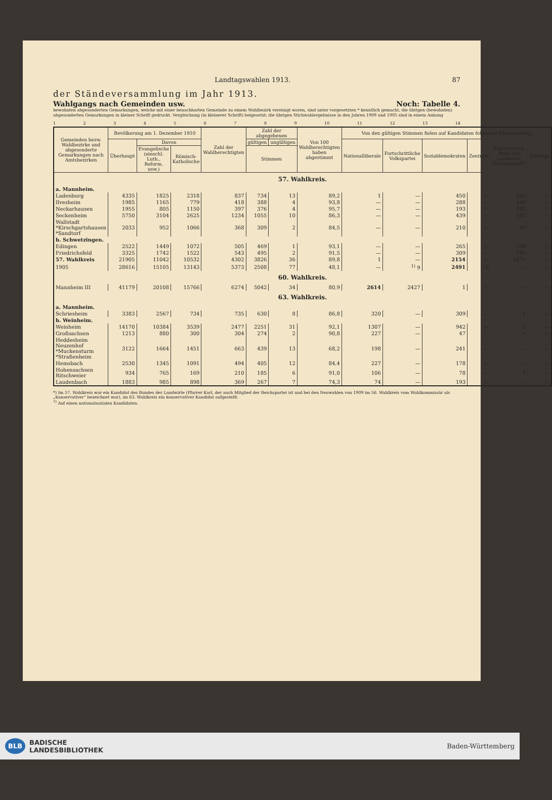Landtagswahlen 1913. 87
der Ständeversammlung im Jahr 1913.
Wahlgangs nach Gemeinden usw. Noch: Tabelle 4.
bewohnten abgesonderten Gemarkungen, welche mit einer benachbarten Gemeinde zu einem Wahlbezirk vereinigt waren, sind unter vorgesetzten * kenntlich gemacht, die übrigen (bewohnten) abgesonderten Gemarkungen in kleiner Schrift gedruckt. Vergleichung (in kleinerer Schrift) beigesetzt; die übrigen Stichwahlergebnisse in den Jahren 1909 und 1905 sind in einem Anhang
123456789 10 11 12 13 14
| Gemeinden bezw. Wahlbezirke und abgesonderte Gemarkungen nach Amtsbezirken | Bevölkerung am 1. Dezember 1910 | | | Zahl der Wahlberechtigten | Zahl der abgegebenen | | Von 100 Wahlberechtigten haben abgestimmt | Von den gültigen Stimmen fielen auf Kandidaten folgender Parteistellung | | | | | |
| --- | --- | --- | --- | --- | --- | --- | --- | --- | --- | --- | --- | --- | --- |
| | Überhaupt | Davon | | | gültigen | ungültigen | | Nationalliberale | Fortschrittliche Volkspartei | Sozialdemokraten | Zentrum | Konservative, Bund der Landwirte, Reichspartei*) | Sonstige |
| | | Evangelische (einschl. Luth., Reform. usw.) | Römisch-Katholische | | Stimmen | | | | | | | | |
| 57. Wahlkreis. | | | | | | | | | | | | | |
| a. Mannheim. | | | | | | | | | | | | | |
| Ladenburg | 4335 | 1825 | 2318 | 837 | 734 | 13 | 89,2 | 1 | — | 450 | — | 283 | — |
| Ilvesheim | 1985 | 1165 | 779 | 418 | 388 | 4 | 93,8 | — | — | 288 | — | 100 | — |
| Neckarhausen | 1955 | 805 | 1150 | 397 | 376 | 4 | 95,7 | — | — | 193 | — | 183 | — |
| Seckenheim | 5750 | 3104 | 2625 | 1234 | 1055 | 10 | 86,3 | — | — | 439 | — | 616 | — |
| Wallstadt *Kirschgartshausen *Sandtorf | 2033 | 952 | 1066 | 368 | 309 | 2 | 84,5 | — | — | 210 | — | 99 | — |
| b. Schwetzingen. | | | | | | | | | | | | | |
| Edingen | 2522 | 1449 | 1072 | 505 | 469 | 1 | 93,1 | — | — | 265 | — | 204 | — |
| Friedrichsfeld | 3325 | 1742 | 1522 | 543 | 495 | 2 | 91,5 | — | — | 309 | — | 186 | — |
| 57. Wahlkreis | 21905 | 11042 | 10532 | 4302 | 3826 | 36 | 89,8 | 1 | — | 2154 | — | 1671 | — |
| 1905 | 28616 | 15105 | 13143 | 5373 | 2508 | 77 | 48,1 | — | <sup>1)</sup> 9 | 2491 | 8 | — | — |
| 60. Wahlkreis. | | | | | | | | | | | | | |
| Mannheim III | 41179 | 20108 | 15766 | 6274 | 5042 | 34 | 80,9 | 2614 | 2427 | 1 | — | — | — |
| 63. Wahlkreis. | | | | | | | | | | | | | |
| a. Mannheim. | | | | | | | | | | | | | |
| Schriesheim | 3383 | 2567 | 734 | 735 | 630 | 8 | 86,8 | 320 | — | 309 | — | 1 | — |
| b. Weinheim. | | | | | | | | | | | | | |
| Weinheim | 14170 | 10384 | 3539 | 2477 | 2251 | 31 | 92,1 | 1307 | — | 942 | — | 2 | — |
| Großsachsen | 1213 | 880 | 300 | 304 | 274 | 2 | 90,8 | 227 | — | 47 | — | — | — |
| Heddesheim Neuzenhof *Muckensturm *Straßenheim | 3122 | 1664 | 1451 | 663 | 439 | 13 | 68,2 | 198 | — | 241 | — | — | — |
| Hemsbach | 2530 | 1345 | 1091 | 494 | 405 | 12 | 84,4 | 227 | — | 178 | — | — | — |
| Hohensachsen Ritschweier | 934 | 765 | 169 | 210 | 185 | 6 | 91,0 | 106 | — | 78 | — | 1 | — |
| Laudenbach | 1883 | 985 | 898 | 369 | 267 | 7 | 74,3 | 74 | — | 193 | — | — | — |
*) Im 57. Wahlkreis war ein Kandidat des Bundes der Landwirte (Pfarrer Karl, der auch Mitglied der Reichspartei ist und bei den Neuwahlen von 1909 im 56. Wahlkreis vom Wahlkommissär als „Konservativer“ bezeichnet war), im 63. Wahlkreis ein konservativer Kandidat aufgestellt.
<sup>1)</sup> Auf einen nationalsozialen Kandidaten.
BLB BADISCHE
LANDESBIBLIOTHEK
Baden-Württemberg